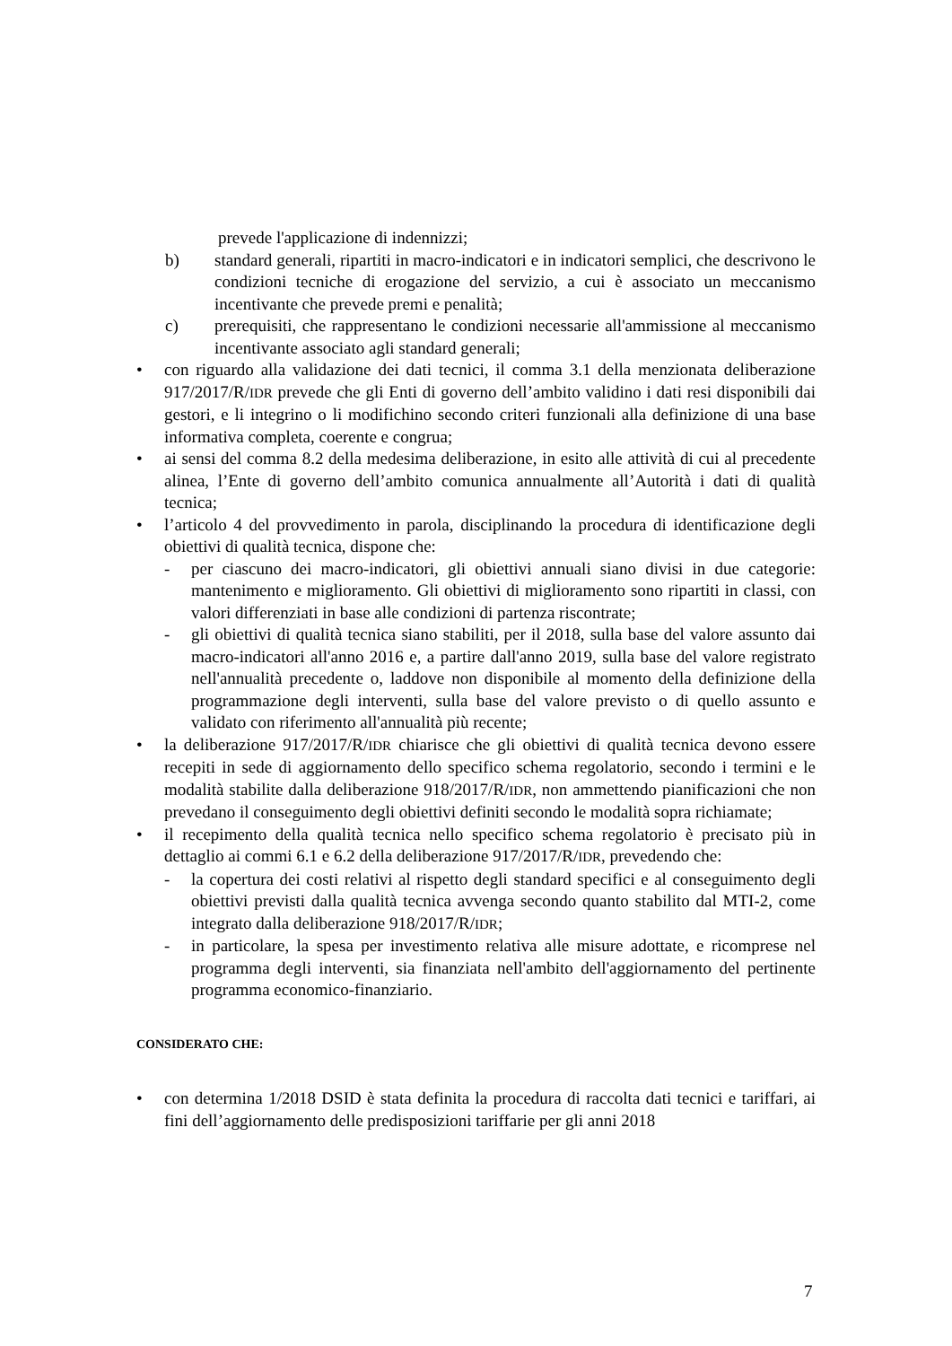prevede l'applicazione di indennizzi;
b) standard generali, ripartiti in macro-indicatori e in indicatori semplici, che descrivono le condizioni tecniche di erogazione del servizio, a cui è associato un meccanismo incentivante che prevede premi e penalità;
c) prerequisiti, che rappresentano le condizioni necessarie all'ammissione al meccanismo incentivante associato agli standard generali;
• con riguardo alla validazione dei dati tecnici, il comma 3.1 della menzionata deliberazione 917/2017/R/IDR prevede che gli Enti di governo dell’ambito validino i dati resi disponibili dai gestori, e li integrino o li modifichino secondo criteri funzionali alla definizione di una base informativa completa, coerente e congrua;
• ai sensi del comma 8.2 della medesima deliberazione, in esito alle attività di cui al precedente alinea, l’Ente di governo dell’ambito comunica annualmente all’Autorità i dati di qualità tecnica;
• l’articolo 4 del provvedimento in parola, disciplinando la procedura di identificazione degli obiettivi di qualità tecnica, dispone che:
- per ciascuno dei macro-indicatori, gli obiettivi annuali siano divisi in due categorie: mantenimento e miglioramento. Gli obiettivi di miglioramento sono ripartiti in classi, con valori differenziati in base alle condizioni di partenza riscontrate;
- gli obiettivi di qualità tecnica siano stabiliti, per il 2018, sulla base del valore assunto dai macro-indicatori all'anno 2016 e, a partire dall'anno 2019, sulla base del valore registrato nell'annualità precedente o, laddove non disponibile al momento della definizione della programmazione degli interventi, sulla base del valore previsto o di quello assunto e validato con riferimento all'annualità più recente;
• la deliberazione 917/2017/R/IDR chiarisce che gli obiettivi di qualità tecnica devono essere recepiti in sede di aggiornamento dello specifico schema regolatorio, secondo i termini e le modalità stabilite dalla deliberazione 918/2017/R/IDR, non ammettendo pianificazioni che non prevedano il conseguimento degli obiettivi definiti secondo le modalità sopra richiamate;
• il recepimento della qualità tecnica nello specifico schema regolatorio è precisato più in dettaglio ai commi 6.1 e 6.2 della deliberazione 917/2017/R/IDR, prevedendo che:
- la copertura dei costi relativi al rispetto degli standard specifici e al conseguimento degli obiettivi previsti dalla qualità tecnica avvenga secondo quanto stabilito dal MTI-2, come integrato dalla deliberazione 918/2017/R/IDR;
- in particolare, la spesa per investimento relativa alle misure adottate, e ricomprese nel programma degli interventi, sia finanziata nell'ambito dell'aggiornamento del pertinente programma economico-finanziario.
CONSIDERATO CHE:
• con determina 1/2018 DSID è stata definita la procedura di raccolta dati tecnici e tariffari, ai fini dell’aggiornamento delle predisposizioni tariffarie per gli anni 2018
7